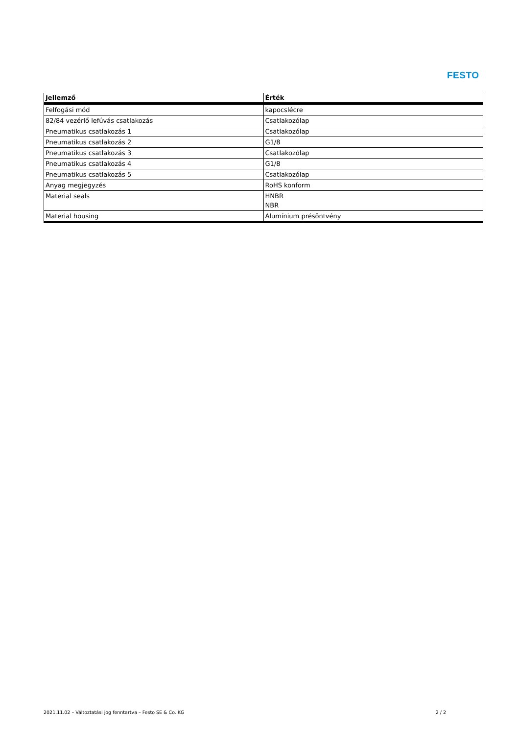FESTO
| Jellemző | Érték |
| --- | --- |
| Felfogási mód | kapocslécre |
| 82/84 vezérlő lefúvás csatlakozás | Csatlakozólap |
| Pneumatikus csatlakozás 1 | Csatlakozólap |
| Pneumatikus csatlakozás 2 | G1/8 |
| Pneumatikus csatlakozás 3 | Csatlakozólap |
| Pneumatikus csatlakozás 4 | G1/8 |
| Pneumatikus csatlakozás 5 | Csatlakozólap |
| Anyag megjegyzés | RoHS konform |
| Material seals | HNBR NBR |
| Material housing | Alumínium présöntvény |
2021.11.02 – Változtatási jog fenntartva – Festo SE & Co. KG 2 / 2